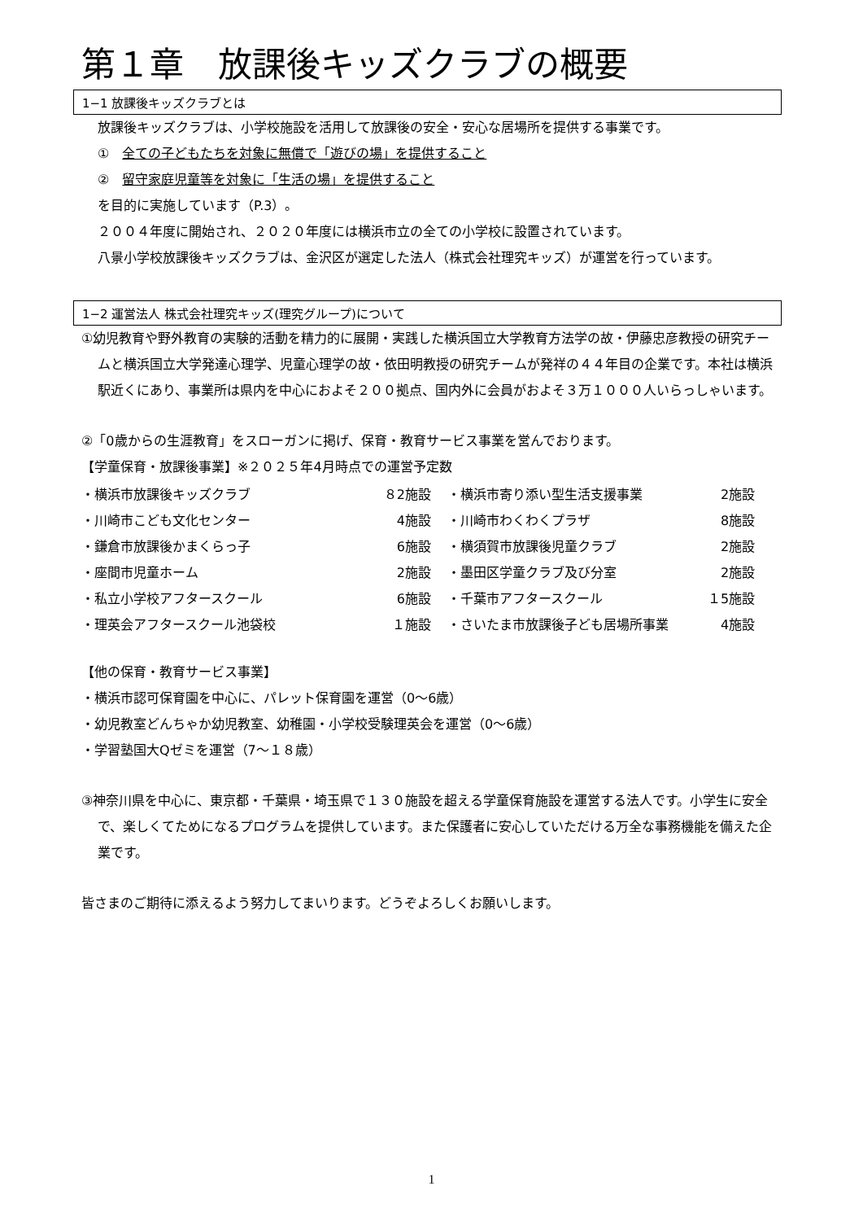第１章　放課後キッズクラブの概要
1−1 放課後キッズクラブとは
放課後キッズクラブは、小学校施設を活用して放課後の安全・安心な居場所を提供する事業です。
①　全ての子どもたちを対象に無償で「遊びの場」を提供すること
②　留守家庭児童等を対象に「生活の場」を提供すること
を目的に実施しています（P.3）。
２００４年度に開始され、２０２０年度には横浜市立の全ての小学校に設置されています。
八景小学校放課後キッズクラブは、金沢区が選定した法人（株式会社理究キッズ）が運営を行っています。
1−2 運営法人 株式会社理究キッズ(理究グループ)について
①幼児教育や野外教育の実験的活動を精力的に展開・実践した横浜国立大学教育方法学の故・伊藤忠彦教授の研究チームと横浜国立大学発達心理学、児童心理学の故・依田明教授の研究チームが発祥の４４年目の企業です。本社は横浜駅近くにあり、事業所は県内を中心におよそ２００拠点、国内外に会員がおよそ３万１０００人いらっしゃいます。
②「0歳からの生涯教育」をスローガンに掲げ、保育・教育サービス事業を営んでおります。
【学童保育・放課後事業】※２０２５年4月時点での運営予定数
| ・横浜市放課後キッズクラブ | ８2施設 | ・横浜市寄り添い型生活支援事業 | 2施設 |
| ・川崎市こども文化センター | 4施設 | ・川崎市わくわくプラザ | 8施設 |
| ・鎌倉市放課後かまくらっ子 | 6施設 | ・横須賀市放課後児童クラブ | 2施設 |
| ・座間市児童ホーム | 2施設 | ・墨田区学童クラブ及び分室 | 2施設 |
| ・私立小学校アフタースクール | 6施設 | ・千葉市アフタースクール | １5施設 |
| ・理英会アフタースクール池袋校 | １施設 | ・さいたま市放課後子ども居場所事業 | 4施設 |
【他の保育・教育サービス事業】
・横浜市認可保育園を中心に、パレット保育園を運営（0〜6歳）
・幼児教室どんちゃか幼児教室、幼稚園・小学校受験理英会を運営（0〜6歳）
・学習塾国大Qゼミを運営（7〜１８歳）
③神奈川県を中心に、東京都・千葉県・埼玉県で１３０施設を超える学童保育施設を運営する法人です。小学生に安全で、楽しくてためになるプログラムを提供しています。また保護者に安心していただける万全な事務機能を備えた企業です。
皆さまのご期待に添えるよう努力してまいります。どうぞよろしくお願いします。
1